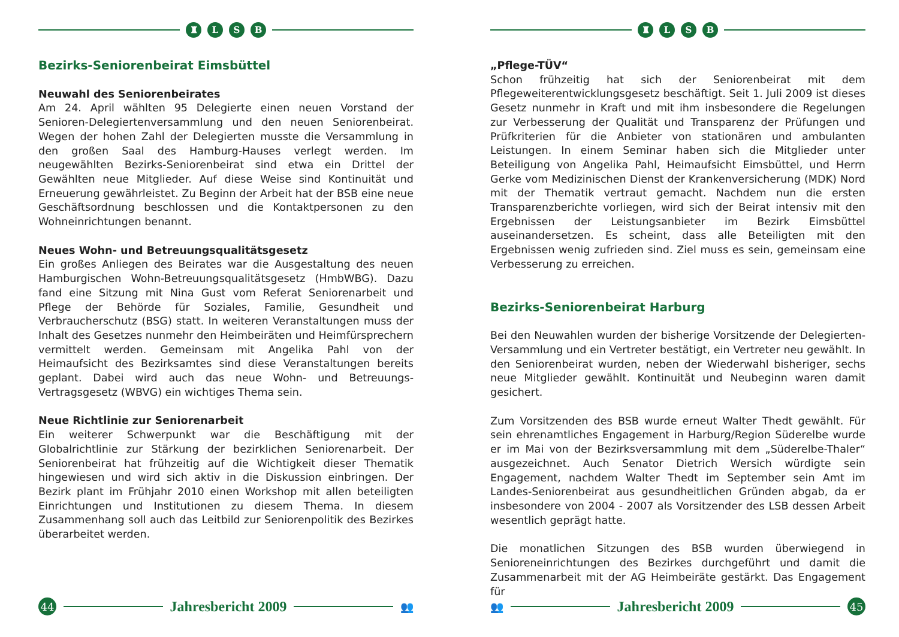♜ LSB
Bezirks-Seniorenbeirat Eimsbüttel
Neuwahl des Seniorenbeirates
Am 24. April wählten 95 Delegierte einen neuen Vorstand der Senioren-Delegiertenversammlung und den neuen Seniorenbeirat. Wegen der hohen Zahl der Delegierten musste die Versammlung in den großen Saal des Hamburg-Hauses verlegt werden. Im neugewählten Bezirks-Seniorenbeirat sind etwa ein Drittel der Gewählten neue Mitglieder. Auf diese Weise sind Kontinuität und Erneuerung gewährleistet. Zu Beginn der Arbeit hat der BSB eine neue Geschäftsordnung beschlossen und die Kontaktpersonen zu den Wohneinrichtungen benannt.
Neues Wohn- und Betreuungsqualitätsgesetz
Ein großes Anliegen des Beirates war die Ausgestaltung des neuen Hamburgischen Wohn-Betreuungsqualitätsgesetz (HmbWBG). Dazu fand eine Sitzung mit Nina Gust vom Referat Seniorenarbeit und Pflege der Behörde für Soziales, Familie, Gesundheit und Verbraucherschutz (BSG) statt. In weiteren Veranstaltungen muss der Inhalt des Gesetzes nunmehr den Heimbeiräten und Heimfürsprechern vermittelt werden. Gemeinsam mit Angelika Pahl von der Heimaufsicht des Bezirksamtes sind diese Veranstaltungen bereits geplant. Dabei wird auch das neue Wohn- und Betreuungs-Vertragsgesetz (WBVG) ein wichtiges Thema sein.
Neue Richtlinie zur Seniorenarbeit
Ein weiterer Schwerpunkt war die Beschäftigung mit der Globalrichtlinie zur Stärkung der bezirklichen Seniorenarbeit. Der Seniorenbeirat hat frühzeitig auf die Wichtigkeit dieser Thematik hingewiesen und wird sich aktiv in die Diskussion einbringen. Der Bezirk plant im Frühjahr 2010 einen Workshop mit allen beteiligten Einrichtungen und Institutionen zu diesem Thema. In diesem Zusammenhang soll auch das Leitbild zur Seniorenpolitik des Bezirkes überarbeitet werden.
44
Jahresbericht 2009
👥
♜ LSB
„Pflege-TÜV“
Schon frühzeitig hat sich der Seniorenbeirat mit dem Pflegeweiterentwicklungsgesetz beschäftigt. Seit 1. Juli 2009 ist dieses Gesetz nunmehr in Kraft und mit ihm insbesondere die Regelungen zur Verbesserung der Qualität und Transparenz der Prüfungen und Prüfkriterien für die Anbieter von stationären und ambulanten Leistungen. In einem Seminar haben sich die Mitglieder unter Beteiligung von Angelika Pahl, Heimaufsicht Eimsbüttel, und Herrn Gerke vom Medizinischen Dienst der Krankenversicherung (MDK) Nord mit der Thematik vertraut gemacht. Nachdem nun die ersten Transparenzberichte vorliegen, wird sich der Beirat intensiv mit den Ergebnissen der Leistungsanbieter im Bezirk Eimsbüttel auseinandersetzen. Es scheint, dass alle Beteiligten mit den Ergebnissen wenig zufrieden sind. Ziel muss es sein, gemeinsam eine Verbesserung zu erreichen.
Bezirks-Seniorenbeirat Harburg
Bei den Neuwahlen wurden der bisherige Vorsitzende der Delegierten-Versammlung und ein Vertreter bestätigt, ein Vertreter neu gewählt. In den Seniorenbeirat wurden, neben der Wiederwahl bisheriger, sechs neue Mitglieder gewählt. Kontinuität und Neubeginn waren damit gesichert.
Zum Vorsitzenden des BSB wurde erneut Walter Thedt gewählt. Für sein ehrenamtliches Engagement in Harburg/Region Süderelbe wurde er im Mai von der Bezirksversammlung mit dem „Süderelbe-Thaler“ ausgezeichnet. Auch Senator Dietrich Wersich würdigte sein Engagement, nachdem Walter Thedt im September sein Amt im Landes-Seniorenbeirat aus gesundheitlichen Gründen abgab, da er insbesondere von 2004 - 2007 als Vorsitzender des LSB dessen Arbeit wesentlich geprägt hatte.
Die monatlichen Sitzungen des BSB wurden überwiegend in Senioreneinrichtungen des Bezirkes durchgeführt und damit die Zusammenarbeit mit der AG Heimbeiräte gestärkt. Das Engagement für
👥
Jahresbericht 2009
45